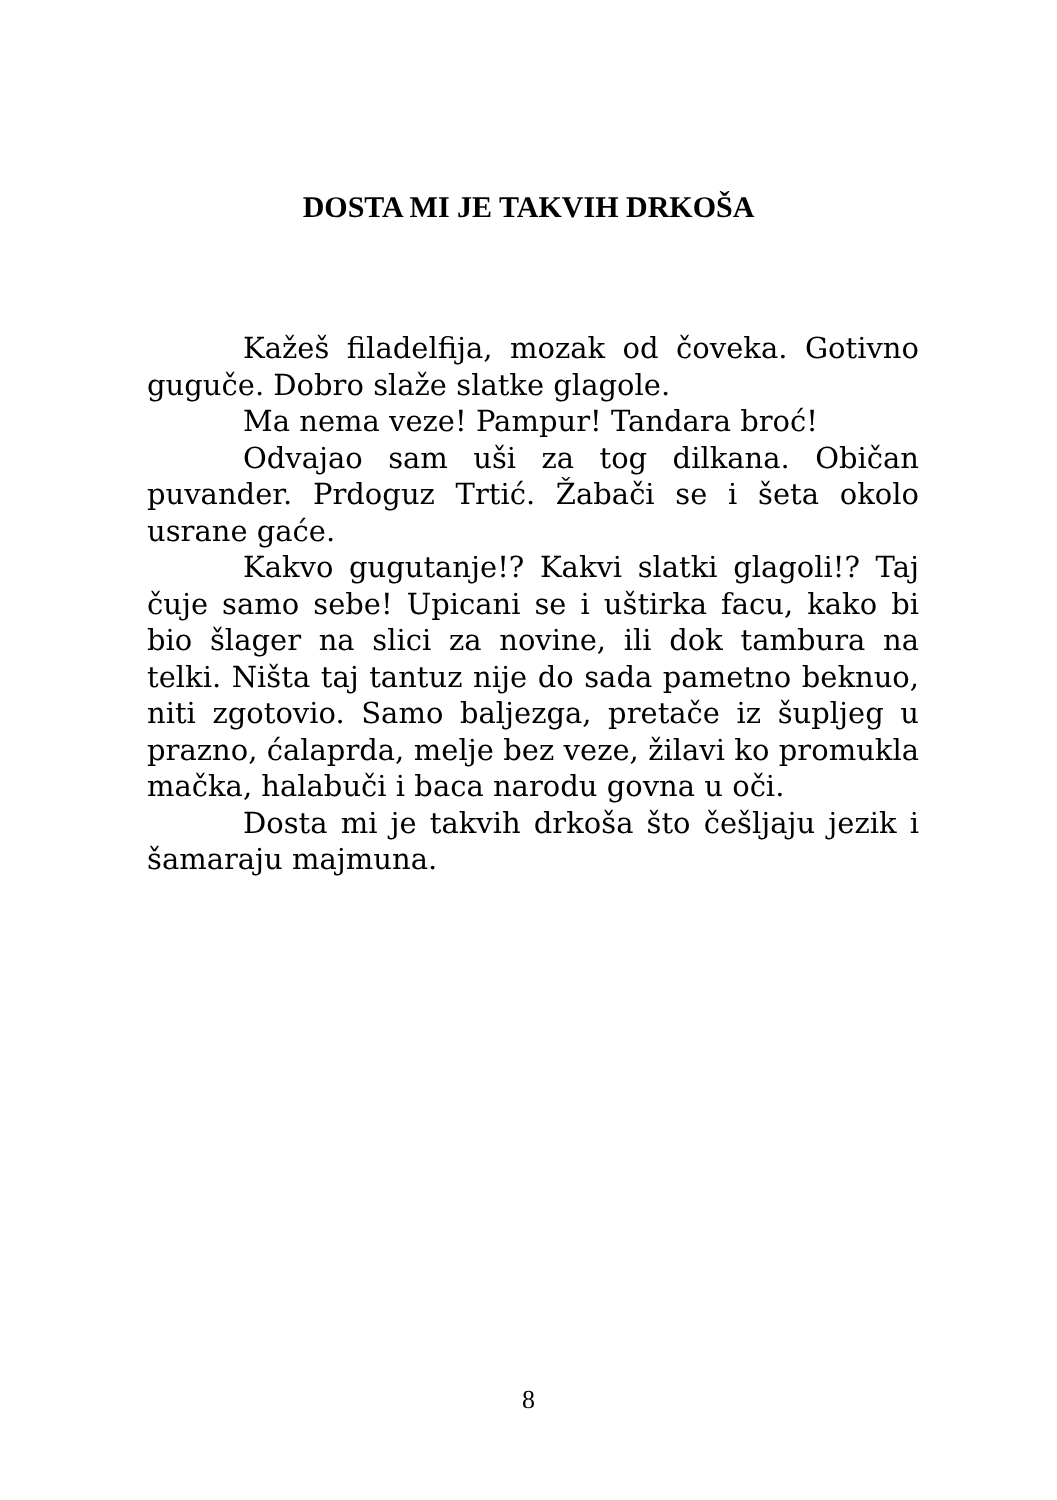DOSTA MI JE TAKVIH DRKOŠA
Kažeš filadelfija, mozak od čoveka. Gotivno guguče. Dobro slaže slatke glagole.
Ma nema veze! Pampur! Tandara broć!
Odvajao sam uši za tog dilkana. Običan puvander. Prdoguz Trtić. Žabači se i šeta okolo usrane gaće.
Kakvo gugutanje!? Kakvi slatki glagoli!? Taj čuje samo sebe! Upicani se i uštirka facu, kako bi bio šlager na slici za novine, ili dok tambura na telki. Ništa taj tantuz nije do sada pametno beknuo, niti zgotovio. Samo baljezga, pretače iz šupljeg u prazno, ćalaprda, melje bez veze, žilavi ko promukla mačka, halabuči i baca narodu govna u oči.
Dosta mi je takvih drkoša što češljaju jezik i šamaraju majmuna.
8